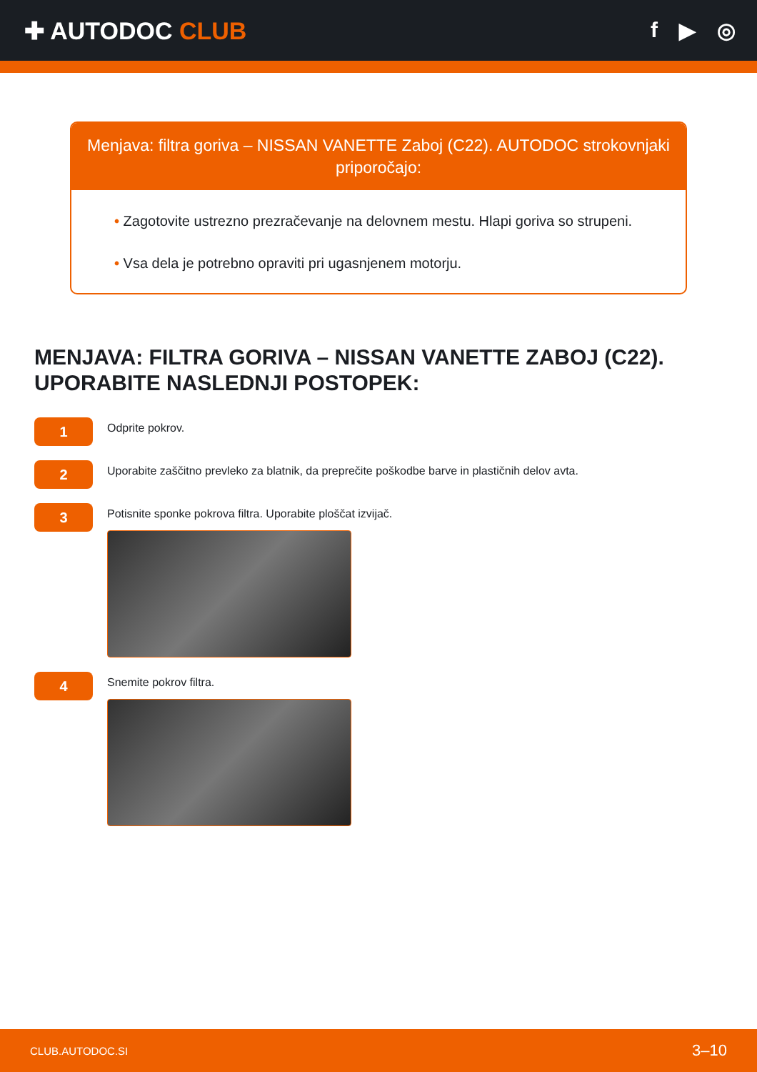✚ AUTODOC CLUB f ▶ ◎
Menjava: filtra goriva – NISSAN VANETTE Zaboj (C22). AUTODOC strokovnjaki priporočajo:
• Zagotovite ustrezno prezračevanje na delovnem mestu. Hlapi goriva so strupeni.
• Vsa dela je potrebno opraviti pri ugasnjenem motorju.
MENJAVA: FILTRA GORIVA – NISSAN VANETTE ZABOJ (C22). UPORABITE NASLEDNJI POSTOPEK:
1
Odprite pokrov.
2
Uporabite zaščitno prevleko za blatnik, da preprečite poškodbe barve in plastičnih delov avta.
3
Potisnite sponke pokrova filtra. Uporabite ploščat izvijač.
4
Snemite pokrov filtra.
CLUB.AUTODOC.SI 3–10